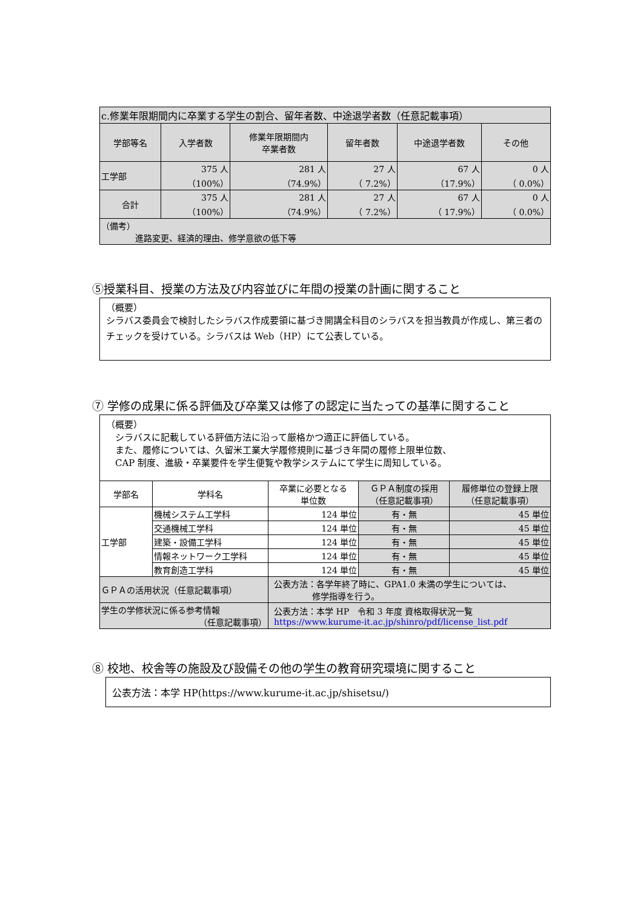| c.修業年限期間内に卒業する学生の割合、留年者数、中途退学者数（任意記載事項） | | | | | |
| 学部等名 | 入学者数 | 修業年限期間内 卒業者数 | 留年者数 | 中途退学者数 | その他 |
| 工学部 | 375 人 （100%） | 281 人 （74.9%） | 27 人 （ 7.2%） | 67 人 （17.9%） | 0 人 （ 0.0%） |
| 合計 | 375 人 （100%） | 281 人 （74.9%） | 27 人 （ 7.2%） | 67 人 （ 17.9%） | 0 人 （ 0.0%） |
| （備考） 進路変更、経済的理由、修学意欲の低下等 | | | | | |
⑤授業科目、授業の方法及び内容並びに年間の授業の計画に関すること
（概要）
シラバス委員会で検討したシラバス作成要領に基づき開講全科目のシラバスを担当教員が作成し、第三者のチェックを受けている。シラバスは Web（HP）にて公表している。
⑦ 学修の成果に係る評価及び卒業又は修了の認定に当たっての基準に関すること
（概要）
 シラバスに記載している評価方法に沿って厳格かつ適正に評価している。
 また、履修については、久留米工業大学履修規則に基づき年間の履修上限単位数、
 CAP 制度、進級・卒業要件を学生便覧や教学システムにて学生に周知している。
| 学部名 | 学科名 | 卒業に必要となる 単位数 | ＧＰＡ制度の採用 （任意記載事項） | 履修単位の登録上限 （任意記載事項） |
| --- | --- | --- | --- | --- |
| 工学部 | 機械システム工学科 | 124 単位 | 有・無 | 45 単位 |
| | 交通機械工学科 | 124 単位 | 有・無 | 45 単位 |
| | 建築・設備工学科 | 124 単位 | 有・無 | 45 単位 |
| | 情報ネットワーク工学科 | 124 単位 | 有・無 | 45 単位 |
| | 教育創造工学科 | 124 単位 | 有・無 | 45 単位 |
| ＧＰＡの活用状況（任意記載事項） | | 公表方法：各学年終了時に、GPA1.0 未満の学生については、 修学指導を行う。 | | |
| 学生の学修状況に係る参考情報 （任意記載事項） | | 公表方法：本学 HP 令和 3 年度 資格取得状況一覧 https://www.kurume-it.ac.jp/shinro/pdf/license_list.pdf | | |
⑧ 校地、校舎等の施設及び設備その他の学生の教育研究環境に関すること
公表方法：本学 HP(https://www.kurume-it.ac.jp/shisetsu/)